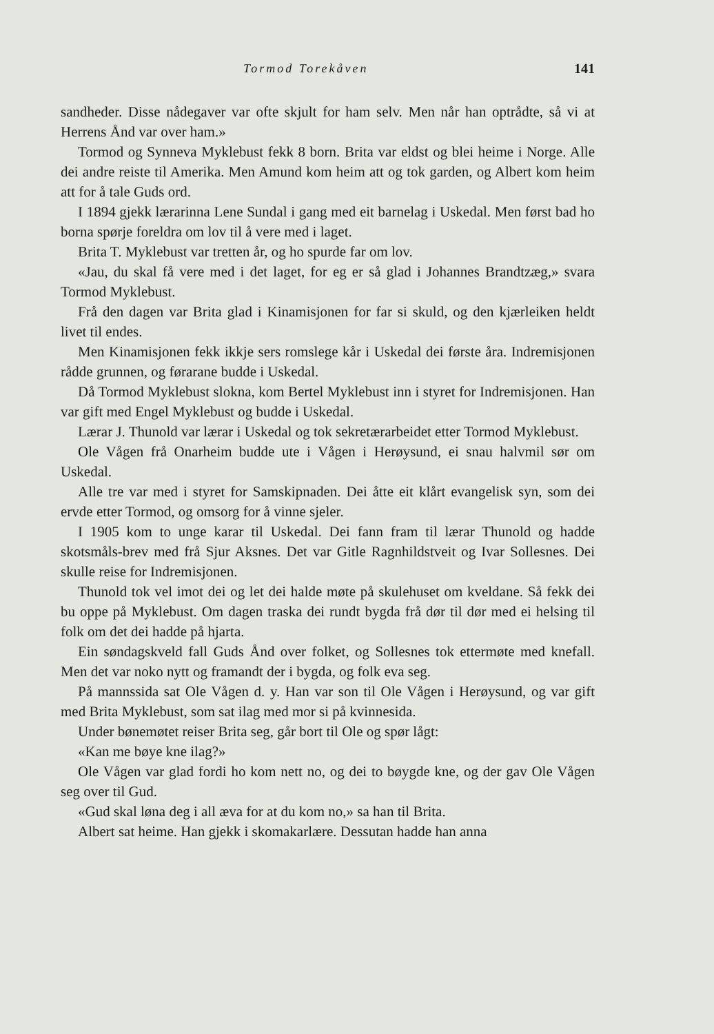Tormod Torekåven 141
sandheder. Disse nådegaver var ofte skjult for ham selv. Men når han optrådte, så vi at Herrens Ånd var over ham.»
Tormod og Synneva Myklebust fekk 8 born. Brita var eldst og blei heime i Norge. Alle dei andre reiste til Amerika. Men Amund kom heim att og tok garden, og Albert kom heim att for å tale Guds ord.
I 1894 gjekk lærarinna Lene Sundal i gang med eit barnelag i Uskedal. Men først bad ho borna spørje foreldra om lov til å vere med i laget.
Brita T. Myklebust var tretten år, og ho spurde far om lov.
«Jau, du skal få vere med i det laget, for eg er så glad i Johannes Brandtzæg,» svara Tormod Myklebust.
Frå den dagen var Brita glad i Kinamisjonen for far si skuld, og den kjærleiken heldt livet til endes.
Men Kinamisjonen fekk ikkje sers romslege kår i Uskedal dei første åra. Indremisjonen rådde grunnen, og førarane budde i Uskedal.
Då Tormod Myklebust slokna, kom Bertel Myklebust inn i styret for Indremisjonen. Han var gift med Engel Myklebust og budde i Uskedal.
Lærar J. Thunold var lærar i Uskedal og tok sekretærarbeidet etter Tormod Myklebust.
Ole Vågen frå Onarheim budde ute i Vågen i Herøysund, ei snau halvmil sør om Uskedal.
Alle tre var med i styret for Samskipnaden. Dei åtte eit klårt evangelisk syn, som dei ervde etter Tormod, og omsorg for å vinne sjeler.
I 1905 kom to unge karar til Uskedal. Dei fann fram til lærar Thunold og hadde skotsmåls-brev med frå Sjur Aksnes. Det var Gitle Ragnhildstveit og Ivar Sollesnes. Dei skulle reise for Indremisjonen.
Thunold tok vel imot dei og let dei halde møte på skulehuset om kveldane. Så fekk dei bu oppe på Myklebust. Om dagen traska dei rundt bygda frå dør til dør med ei helsing til folk om det dei hadde på hjarta.
Ein søndagskveld fall Guds Ånd over folket, og Sollesnes tok ettermøte med knefall. Men det var noko nytt og framandt der i bygda, og folk eva seg.
På mannssida sat Ole Vågen d. y. Han var son til Ole Vågen i Herøysund, og var gift med Brita Myklebust, som sat ilag med mor si på kvinnesida.
Under bønemøtet reiser Brita seg, går bort til Ole og spør lågt:
«Kan me bøye kne ilag?»
Ole Vågen var glad fordi ho kom nett no, og dei to bøygde kne, og der gav Ole Vågen seg over til Gud.
«Gud skal løna deg i all æva for at du kom no,» sa han til Brita.
Albert sat heime. Han gjekk i skomakarlære. Dessutan hadde han anna